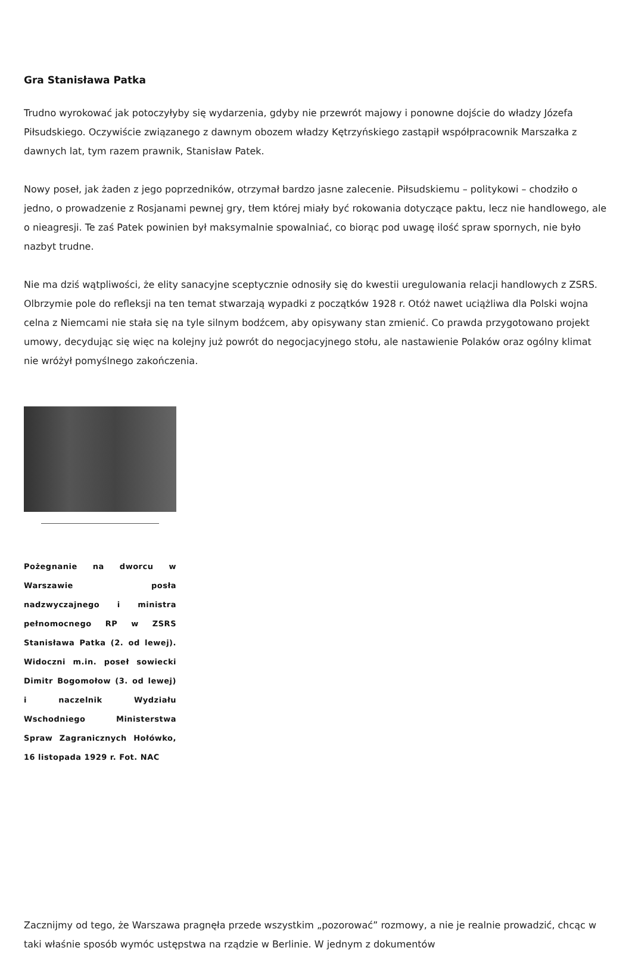Gra Stanisława Patka
Trudno wyrokować jak potoczyłyby się wydarzenia, gdyby nie przewrót majowy i ponowne dojście do władzy Józefa Piłsudskiego. Oczywiście związanego z dawnym obozem władzy Kętrzyńskiego zastąpił współpracownik Marszałka z dawnych lat, tym razem prawnik, Stanisław Patek.
Nowy poseł, jak żaden z jego poprzedników, otrzymał bardzo jasne zalecenie. Piłsudskiemu – politykowi – chodziło o jedno, o prowadzenie z Rosjanami pewnej gry, tłem której miały być rokowania dotyczące paktu, lecz nie handlowego, ale o nieagresji. Te zaś Patek powinien był maksymalnie spowalniać, co biorąc pod uwagę ilość spraw spornych, nie było nazbyt trudne.
Nie ma dziś wątpliwości, że elity sanacyjne sceptycznie odnosiły się do kwestii uregulowania relacji handlowych z ZSRS. Olbrzymie pole do refleksji na ten temat stwarzają wypadki z początków 1928 r. Otóż nawet uciążliwa dla Polski wojna celna z Niemcami nie stała się na tyle silnym bodźcem, aby opisywany stan zmienić. Co prawda przygotowano projekt umowy, decydując się więc na kolejny już powrót do negocjacyjnego stołu, ale nastawienie Polaków oraz ogólny klimat nie wróżył pomyślnego zakończenia.
Pożegnanie na dworcu w Warszawie posła nadzwyczajnego i ministra pełnomocnego RP w ZSRS Stanisława Patka (2. od lewej). Widoczni m.in. poseł sowiecki Dimitr Bogomołow (3. od lewej) i naczelnik Wydziału Wschodniego Ministerstwa Spraw Zagranicznych Hołówko, 16 listopada 1929 r. Fot. NAC
Zacznijmy od tego, że Warszawa pragnęła przede wszystkim „pozorować” rozmowy, a nie je realnie prowadzić, chcąc w taki właśnie sposób wymóc ustępstwa na rządzie w Berlinie. W jednym z dokumentów